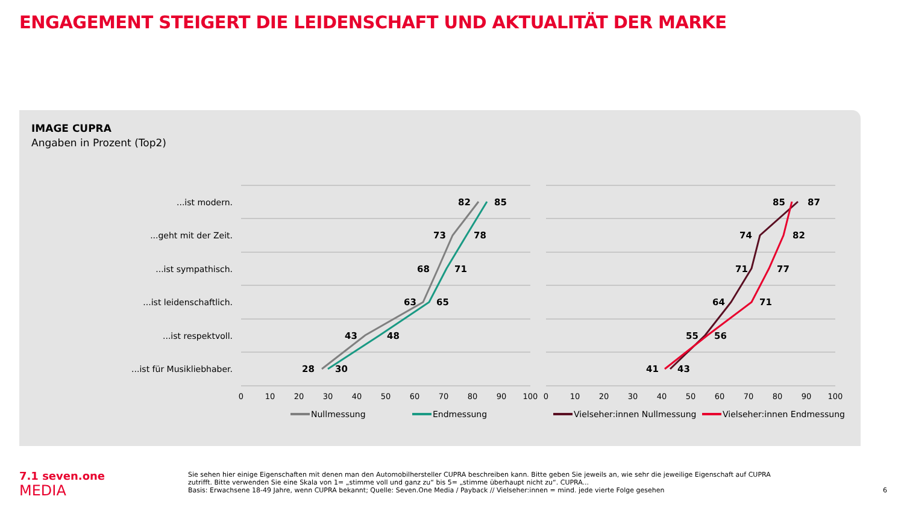ENGAGEMENT STEIGERT DIE LEIDENSCHAFT UND AKTUALITÄT DER MARKE
IMAGE CUPRA
Angaben in Prozent (Top2)
...ist modern.
...geht mit der Zeit.
...ist sympathisch.
...ist leidenschaftlich.
...ist respektvoll.
...ist für Musikliebhaber.
82
85
73
78
68
71
63
65
43
48
28
30
85
87
74
82
71
77
64
71
55
56
41
43
0
10
20
30
40
50
60
70
80
90
100
0
10
20
30
40
50
60
70
80
90
100
Nullmessung
Endmessung
Vielseher:innen Nullmessung
Vielseher:innen Endmessung
7.1 seven.one
MEDIA
Sie sehen hier einige Eigenschaften mit denen man den Automobilhersteller CUPRA beschreiben kann. Bitte geben Sie jeweils an, wie sehr die jeweilige Eigenschaft auf CUPRA zutrifft. Bitte verwenden Sie eine Skala von 1= „stimme voll und ganz zu“ bis 5= „stimme überhaupt nicht zu“. CUPRA...
Basis: Erwachsene 18-49 Jahre, wenn CUPRA bekannt; Quelle: Seven.One Media / Payback // Vielseher:innen = mind. jede vierte Folge gesehen
6